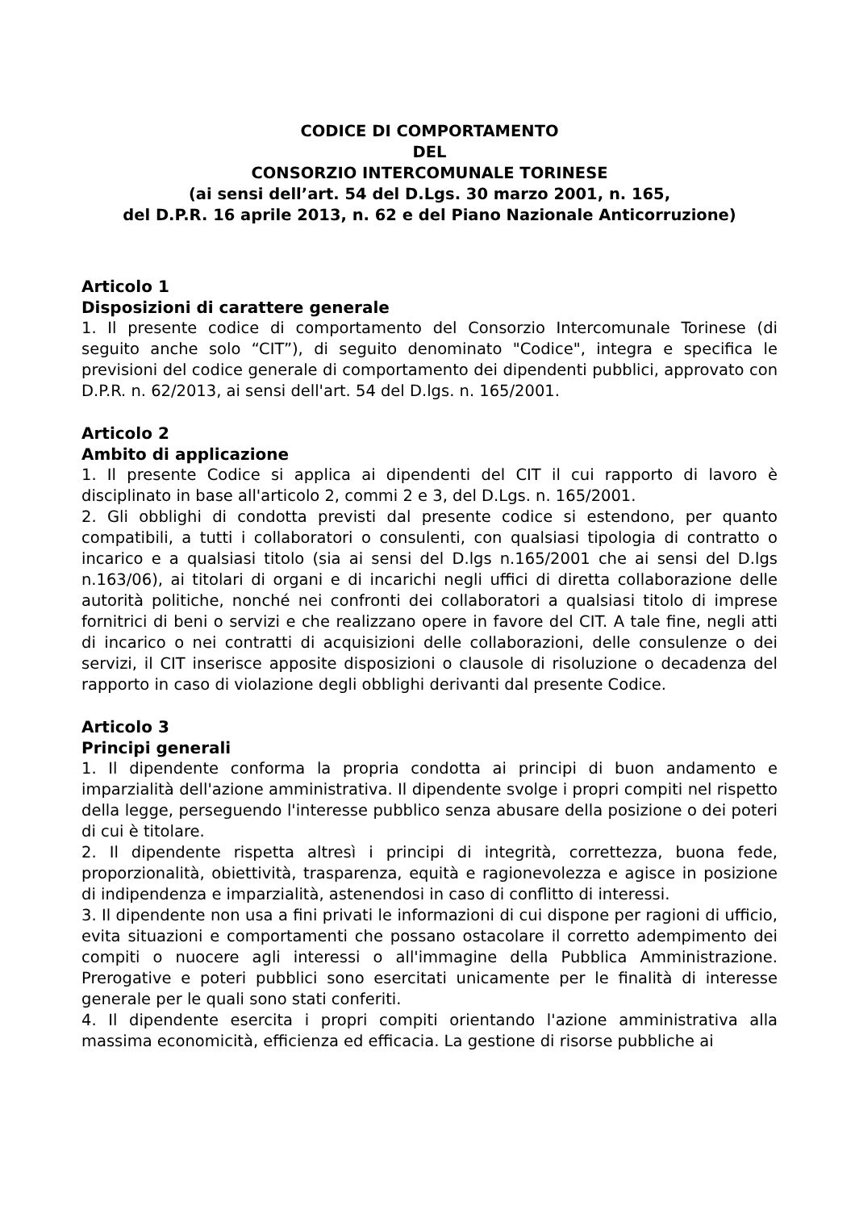CODICE DI COMPORTAMENTO
DEL
CONSORZIO INTERCOMUNALE TORINESE
(ai sensi dell’art. 54 del D.Lgs. 30 marzo 2001, n. 165,
del D.P.R. 16 aprile 2013, n. 62 e del Piano Nazionale Anticorruzione)
Articolo 1
Disposizioni di carattere generale
1. Il presente codice di comportamento del Consorzio Intercomunale Torinese (di seguito anche solo “CIT”), di seguito denominato "Codice", integra e specifica le previsioni del codice generale di comportamento dei dipendenti pubblici, approvato con D.P.R. n. 62/2013, ai sensi dell'art. 54 del D.lgs. n. 165/2001.
Articolo 2
Ambito di applicazione
1. Il presente Codice si applica ai dipendenti del CIT il cui rapporto di lavoro è disciplinato in base all'articolo 2, commi 2 e 3, del D.Lgs. n. 165/2001.
2. Gli obblighi di condotta previsti dal presente codice si estendono, per quanto compatibili, a tutti i collaboratori o consulenti, con qualsiasi tipologia di contratto o incarico e a qualsiasi titolo (sia ai sensi del D.lgs n.165/2001 che ai sensi del D.lgs n.163/06), ai titolari di organi e di incarichi negli uffici di diretta collaborazione delle autorità politiche, nonché nei confronti dei collaboratori a qualsiasi titolo di imprese fornitrici di beni o servizi e che realizzano opere in favore del CIT. A tale fine, negli atti di incarico o nei contratti di acquisizioni delle collaborazioni, delle consulenze o dei servizi, il CIT inserisce apposite disposizioni o clausole di risoluzione o decadenza del rapporto in caso di violazione degli obblighi derivanti dal presente Codice.
Articolo 3
Principi generali
1. Il dipendente conforma la propria condotta ai principi di buon andamento e imparzialità dell'azione amministrativa. Il dipendente svolge i propri compiti nel rispetto della legge, perseguendo l'interesse pubblico senza abusare della posizione o dei poteri di cui è titolare.
2. Il dipendente rispetta altresì i principi di integrità, correttezza, buona fede, proporzionalità, obiettività, trasparenza, equità e ragionevolezza e agisce in posizione di indipendenza e imparzialità, astenendosi in caso di conflitto di interessi.
3. Il dipendente non usa a fini privati le informazioni di cui dispone per ragioni di ufficio, evita situazioni e comportamenti che possano ostacolare il corretto adempimento dei compiti o nuocere agli interessi o all'immagine della Pubblica Amministrazione. Prerogative e poteri pubblici sono esercitati unicamente per le finalità di interesse generale per le quali sono stati conferiti.
4. Il dipendente esercita i propri compiti orientando l'azione amministrativa alla massima economicità, efficienza ed efficacia. La gestione di risorse pubbliche ai